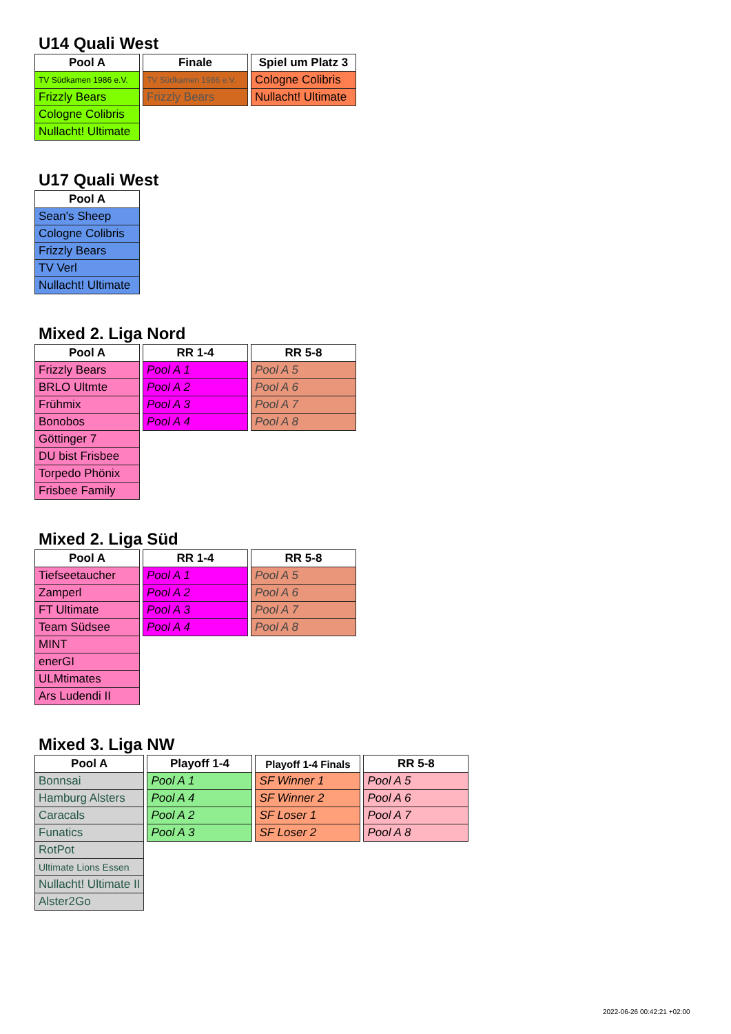U14 Quali West
| Pool A |
| --- |
| TV Südkamen 1986 e.V. |
| Frizzly Bears |
| Cologne Colibris |
| Nullacht! Ultimate |
| Finale |
| --- |
| TV Südkamen 1986 e.V. |
| Frizzly Bears |
| Spiel um Platz 3 |
| --- |
| Cologne Colibris |
| Nullacht! Ultimate |
U17 Quali West
| Pool A |
| --- |
| Sean's Sheep |
| Cologne Colibris |
| Frizzly Bears |
| TV Verl |
| Nullacht! Ultimate |
Mixed 2. Liga Nord
| Pool A |
| --- |
| Frizzly Bears |
| BRLO Ultmte |
| Frühmix |
| Bonobos |
| Göttinger 7 |
| DU bist Frisbee |
| Torpedo Phönix |
| Frisbee Family |
| RR 1-4 |
| --- |
| Pool A 1 |
| Pool A 2 |
| Pool A 3 |
| Pool A 4 |
| RR 5-8 |
| --- |
| Pool A 5 |
| Pool A 6 |
| Pool A 7 |
| Pool A 8 |
Mixed 2. Liga Süd
| Pool A |
| --- |
| Tiefseetaucher |
| Zamperl |
| FT Ultimate |
| Team Südsee |
| MINT |
| enerGI |
| ULMtimates |
| Ars Ludendi II |
| RR 1-4 |
| --- |
| Pool A 1 |
| Pool A 2 |
| Pool A 3 |
| Pool A 4 |
| RR 5-8 |
| --- |
| Pool A 5 |
| Pool A 6 |
| Pool A 7 |
| Pool A 8 |
Mixed 3. Liga NW
| Pool A |
| --- |
| Bonnsai |
| Hamburg Alsters |
| Caracals |
| Funatics |
| RotPot |
| Ultimate Lions Essen |
| Nullacht! Ultimate II |
| Alster2Go |
| Playoff 1-4 |
| --- |
| Pool A 1 |
| Pool A 4 |
| Pool A 2 |
| Pool A 3 |
| Playoff 1-4 Finals |
| --- |
| SF Winner 1 |
| SF Winner 2 |
| SF Loser 1 |
| SF Loser 2 |
| RR 5-8 |
| --- |
| Pool A 5 |
| Pool A 6 |
| Pool A 7 |
| Pool A 8 |
2022-06-26 00:42:21 +02:00